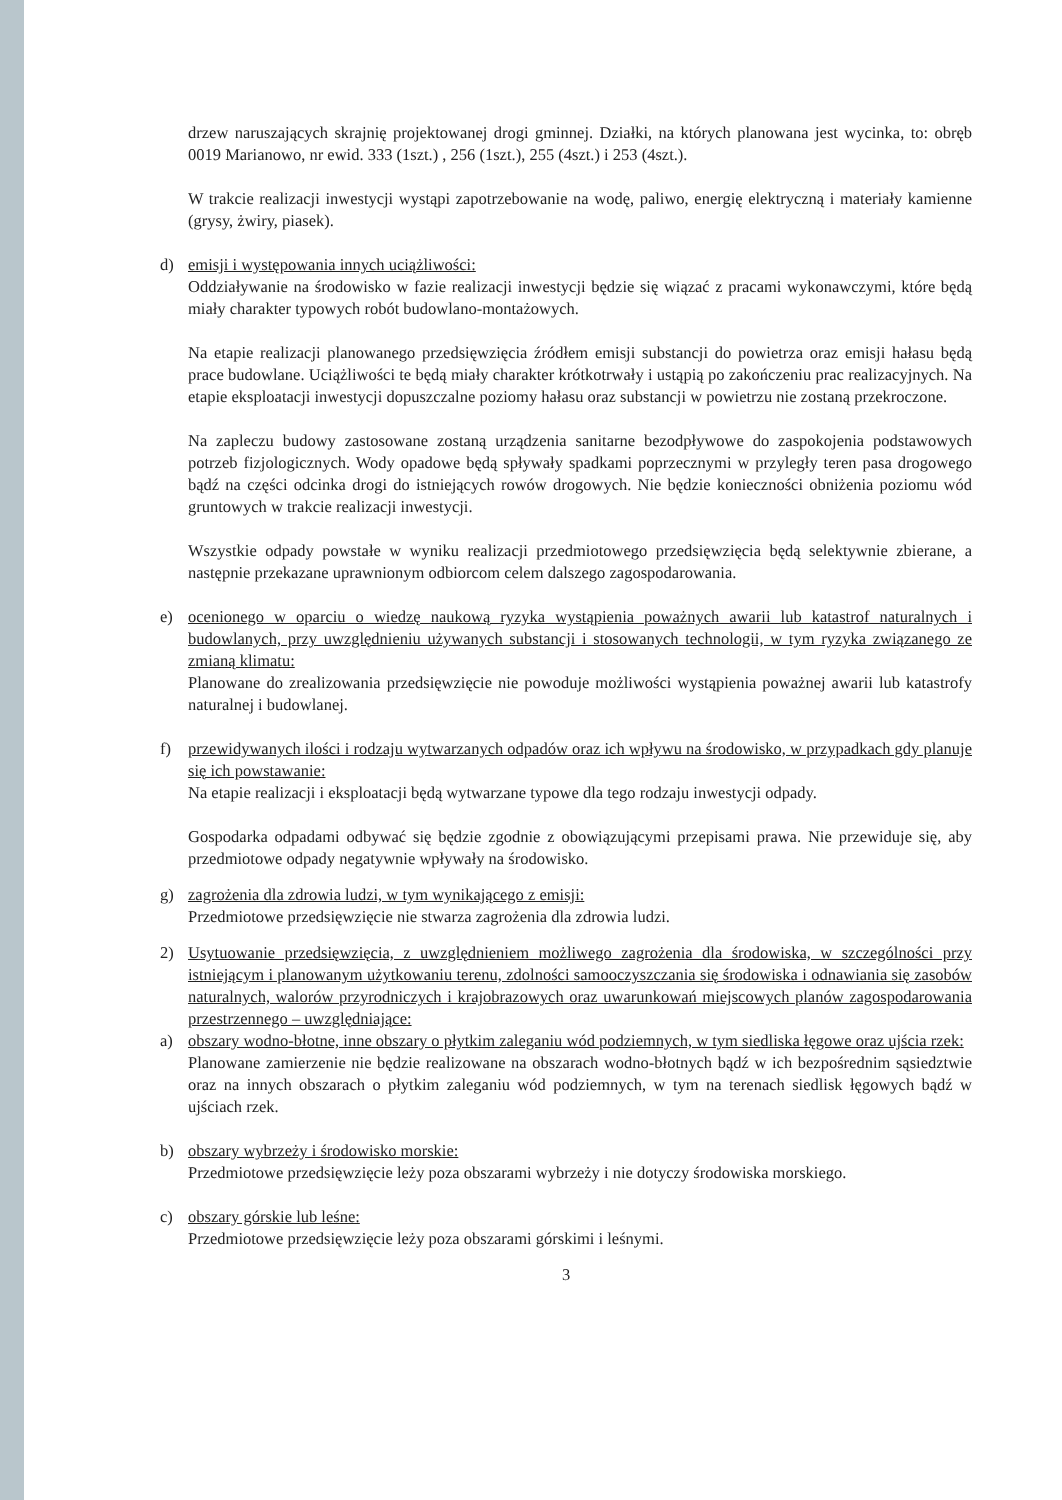drzew naruszających skrajnię projektowanej drogi gminnej. Działki, na których planowana jest wycinka, to: obręb 0019 Marianowo, nr ewid. 333 (1szt.) , 256 (1szt.), 255 (4szt.) i 253 (4szt.).
W trakcie realizacji inwestycji wystąpi zapotrzebowanie na wodę, paliwo, energię elektryczną i materiały kamienne (grysy, żwiry, piasek).
d) emisji i występowania innych uciążliwości:
Oddziaływanie na środowisko w fazie realizacji inwestycji będzie się wiązać z pracami wykonawczymi, które będą miały charakter typowych robót budowlano-montażowych.
Na etapie realizacji planowanego przedsięwzięcia źródłem emisji substancji do powietrza oraz emisji hałasu będą prace budowlane. Uciążliwości te będą miały charakter krótkotrwały i ustąpią po zakończeniu prac realizacyjnych. Na etapie eksploatacji inwestycji dopuszczalne poziomy hałasu oraz substancji w powietrzu nie zostaną przekroczone.
Na zapleczu budowy zastosowane zostaną urządzenia sanitarne bezodpływowe do zaspokojenia podstawowych potrzeb fizjologicznych. Wody opadowe będą spływały spadkami poprzecznymi w przyległy teren pasa drogowego bądź na części odcinka drogi do istniejących rowów drogowych. Nie będzie konieczności obniżenia poziomu wód gruntowych w trakcie realizacji inwestycji.
Wszystkie odpady powstałe w wyniku realizacji przedmiotowego przedsięwzięcia będą selektywnie zbierane, a następnie przekazane uprawnionym odbiorcom celem dalszego zagospodarowania.
e) ocenionego w oparciu o wiedzę naukową ryzyka wystąpienia poważnych awarii lub katastrof naturalnych i budowlanych, przy uwzględnieniu używanych substancji i stosowanych technologii, w tym ryzyka związanego ze zmianą klimatu:
Planowane do zrealizowania przedsięwzięcie nie powoduje możliwości wystąpienia poważnej awarii lub katastrofy naturalnej i budowlanej.
f) przewidywanych ilości i rodzaju wytwarzanych odpadów oraz ich wpływu na środowisko, w przypadkach gdy planuje się ich powstawanie:
Na etapie realizacji i eksploatacji będą wytwarzane typowe dla tego rodzaju inwestycji odpady.
Gospodarka odpadami odbywać się będzie zgodnie z obowiązującymi przepisami prawa. Nie przewiduje się, aby przedmiotowe odpady negatywnie wpływały na środowisko.
g) zagrożenia dla zdrowia ludzi, w tym wynikającego z emisji:
Przedmiotowe przedsięwzięcie nie stwarza zagrożenia dla zdrowia ludzi.
2) Usytuowanie przedsięwzięcia, z uwzględnieniem możliwego zagrożenia dla środowiska, w szczególności przy istniejącym i planowanym użytkowaniu terenu, zdolności samooczyszczania się środowiska i odnawiania się zasobów naturalnych, walorów przyrodniczych i krajobrazowych oraz uwarunkowań miejscowych planów zagospodarowania przestrzennego – uwzględniające:
a) obszary wodno-błotne, inne obszary o płytkim zaleganiu wód podziemnych, w tym siedliska łęgowe oraz ujścia rzek:
Planowane zamierzenie nie będzie realizowane na obszarach wodno-błotnych bądź w ich bezpośrednim sąsiedztwie oraz na innych obszarach o płytkim zaleganiu wód podziemnych, w tym na terenach siedlisk łęgowych bądź w ujściach rzek.
b) obszary wybrzeży i środowisko morskie:
Przedmiotowe przedsięwzięcie leży poza obszarami wybrzeży i nie dotyczy środowiska morskiego.
c) obszary górskie lub leśne:
Przedmiotowe przedsięwzięcie leży poza obszarami górskimi i leśnymi.
3